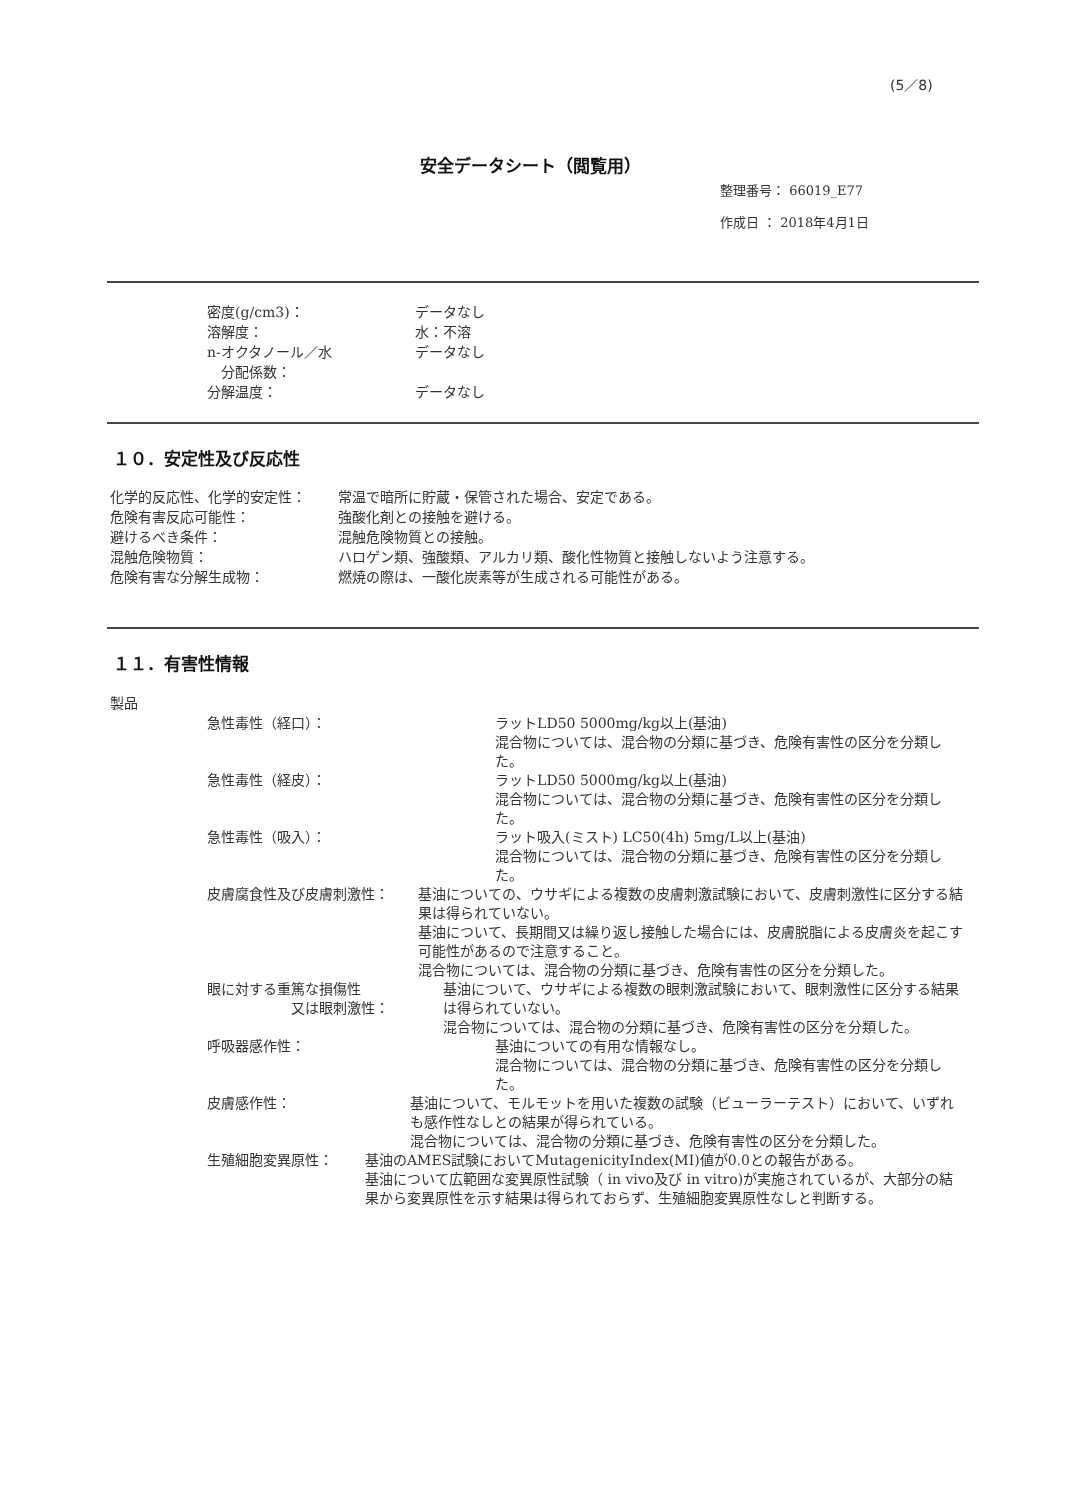(5／8)
安全データシート（閲覧用）
整理番号： 66019_E77
作成日 ： 2018年4月1日
密度(g/cm3)： データなし
溶解度： 水：不溶
n-オクタノール／水
　分配係数：
データなし
分解温度： データなし
１０．安定性及び反応性
化学的反応性、化学的安定性： 常温で暗所に貯蔵・保管された場合、安定である。
危険有害反応可能性： 強酸化剤との接触を避ける。
避けるべき条件： 混触危険物質との接触。
混触危険物質： ハロゲン類、強酸類、アルカリ類、酸化性物質と接触しないよう注意する。
危険有害な分解生成物： 燃焼の際は、一酸化炭素等が生成される可能性がある。
１１．有害性情報
製品
急性毒性（経口）： ラットLD50 5000mg/kg以上(基油)
混合物については、混合物の分類に基づき、危険有害性の区分を分類した。
急性毒性（経皮）： ラットLD50 5000mg/kg以上(基油)
混合物については、混合物の分類に基づき、危険有害性の区分を分類した。
急性毒性（吸入）： ラット吸入(ミスト) LC50(4h) 5mg/L以上(基油)
混合物については、混合物の分類に基づき、危険有害性の区分を分類した。
皮膚腐食性及び皮膚刺激性： 基油についての、ウサギによる複数の皮膚刺激試験において、皮膚刺激性に区分する結果は得られていない。
基油について、長期間又は繰り返し接触した場合には、皮膚脱脂による皮膚炎を起こす可能性があるので注意すること。
混合物については、混合物の分類に基づき、危険有害性の区分を分類した。
眼に対する重篤な損傷性
　　　　　　又は眼刺激性：
基油について、ウサギによる複数の眼刺激試験において、眼刺激性に区分する結果は得られていない。
混合物については、混合物の分類に基づき、危険有害性の区分を分類した。
呼吸器感作性： 基油についての有用な情報なし。
混合物については、混合物の分類に基づき、危険有害性の区分を分類した。
皮膚感作性： 基油について、モルモットを用いた複数の試験（ビューラーテスト）において、いずれも感作性なしとの結果が得られている。
混合物については、混合物の分類に基づき、危険有害性の区分を分類した。
生殖細胞変異原性： 基油のAMES試験においてMutagenicityIndex(MI)値が0.0との報告がある。
基油について広範囲な変異原性試験（ in vivo及び in vitro)が実施されているが、大部分の結果から変異原性を示す結果は得られておらず、生殖細胞変異原性なしと判断する。